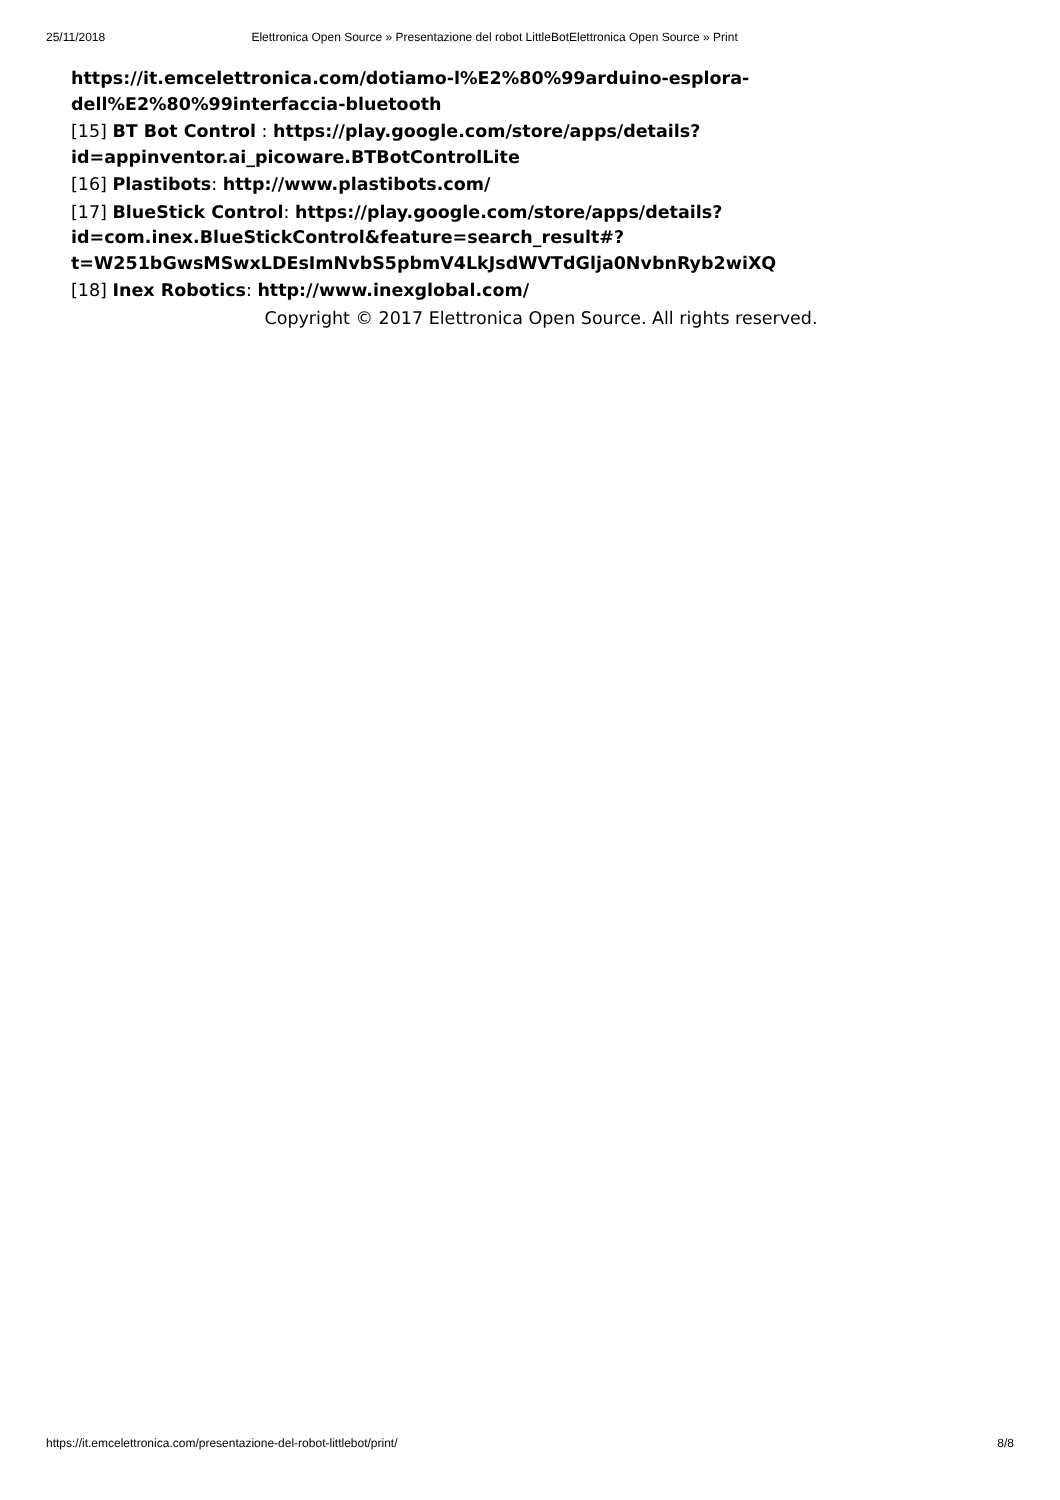25/11/2018 Elettronica Open Source » Presentazione del robot LittleBotElettronica Open Source » Print
https://it.emcelettronica.com/dotiamo-l%E2%80%99arduino-esplora-dell%E2%80%99interfaccia-bluetooth
[15] BT Bot Control : https://play.google.com/store/apps/details?id=appinventor.ai_picoware.BTBotControlLite
[16] Plastibots: http://www.plastibots.com/
[17] BlueStick Control: https://play.google.com/store/apps/details?id=com.inex.BlueStickControl&feature=search_result#?t=W251bGwsMSwxLDEsImNvbS5pbmV4LkJsdWVTdGlja0NvbnRyb2wiXQ
[18] Inex Robotics: http://www.inexglobal.com/
Copyright © 2017 Elettronica Open Source. All rights reserved.
https://it.emcelettronica.com/presentazione-del-robot-littlebot/print/ 8/8